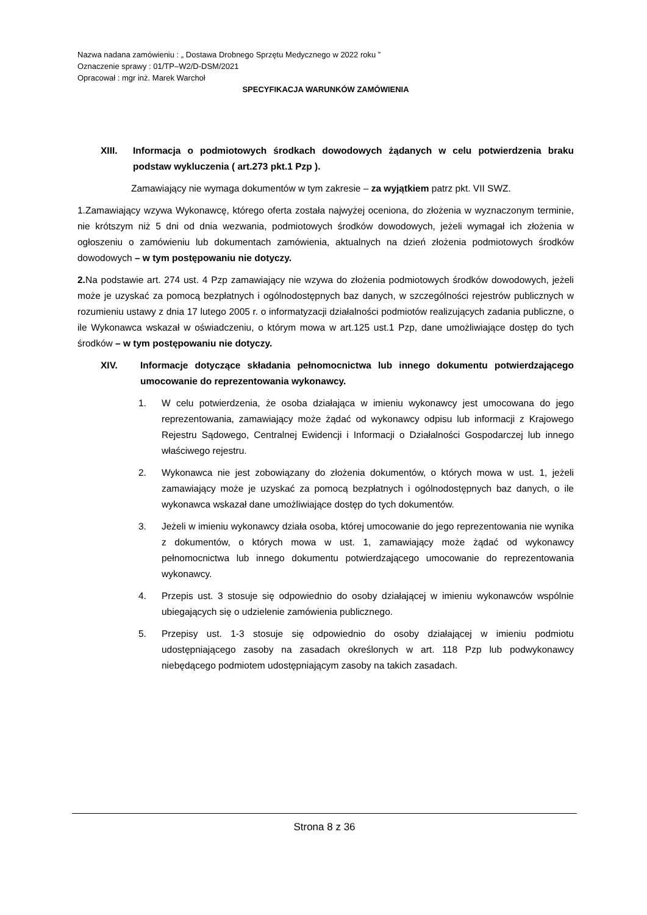Nazwa nadana zamówieniu : „ Dostawa Drobnego Sprzętu Medycznego w 2022 roku ”
Oznaczenie sprawy : 01/TP–W2/D-DSM/2021
Opracował : mgr inż. Marek Warchoł
SPECYFIKACJA WARUNKÓW ZAMÓWIENIA
XIII. Informacja o podmiotowych środkach dowodowych żądanych w celu potwierdzenia braku podstaw wykluczenia ( art.273 pkt.1 Pzp ).
Zamawiający nie wymaga dokumentów w tym zakresie – za wyjątkiem patrz pkt. VII SWZ.
1.Zamawiający wzywa Wykonawcę, którego oferta została najwyżej oceniona, do złożenia w wyznaczonym terminie, nie krótszym niż 5 dni od dnia wezwania, podmiotowych środków dowodowych, jeżeli wymagał ich złożenia w ogłoszeniu o zamówieniu lub dokumentach zamówienia, aktualnych na dzień złożenia podmiotowych środków dowodowych – w tym postępowaniu nie dotyczy.
2. Na podstawie art. 274 ust. 4 Pzp zamawiający nie wzywa do złożenia podmiotowych środków dowodowych, jeżeli może je uzyskać za pomocą bezpłatnych i ogólnodostępnych baz danych, w szczególności rejestrów publicznych w rozumieniu ustawy z dnia 17 lutego 2005 r. o informatyzacji działalności podmiotów realizujących zadania publiczne, o ile Wykonawca wskazał w oświadczeniu, o którym mowa w art.125 ust.1 Pzp, dane umożliwiające dostęp do tych środków – w tym postępowaniu nie dotyczy.
XIV. Informacje dotyczące składania pełnomocnictwa lub innego dokumentu potwierdzającego umocowanie do reprezentowania wykonawcy.
1. W celu potwierdzenia, że osoba działająca w imieniu wykonawcy jest umocowana do jego reprezentowania, zamawiający może żądać od wykonawcy odpisu lub informacji z Krajowego Rejestru Sądowego, Centralnej Ewidencji i Informacji o Działalności Gospodarczej lub innego właściwego rejestru.
2. Wykonawca nie jest zobowiązany do złożenia dokumentów, o których mowa w ust. 1, jeżeli zamawiający może je uzyskać za pomocą bezpłatnych i ogólnodostępnych baz danych, o ile wykonawca wskazał dane umożliwiające dostęp do tych dokumentów.
3. Jeżeli w imieniu wykonawcy działa osoba, której umocowanie do jego reprezentowania nie wynika z dokumentów, o których mowa w ust. 1, zamawiający może żądać od wykonawcy pełnomocnictwa lub innego dokumentu potwierdzającego umocowanie do reprezentowania wykonawcy.
4. Przepis ust. 3 stosuje się odpowiednio do osoby działającej w imieniu wykonawców wspólnie ubiegających się o udzielenie zamówienia publicznego.
5. Przepisy ust. 1-3 stosuje się odpowiednio do osoby działającej w imieniu podmiotu udostępniającego zasoby na zasadach określonych w art. 118 Pzp lub podwykonawcy niebędącego podmiotem udostępniającym zasoby na takich zasadach.
Strona 8 z 36